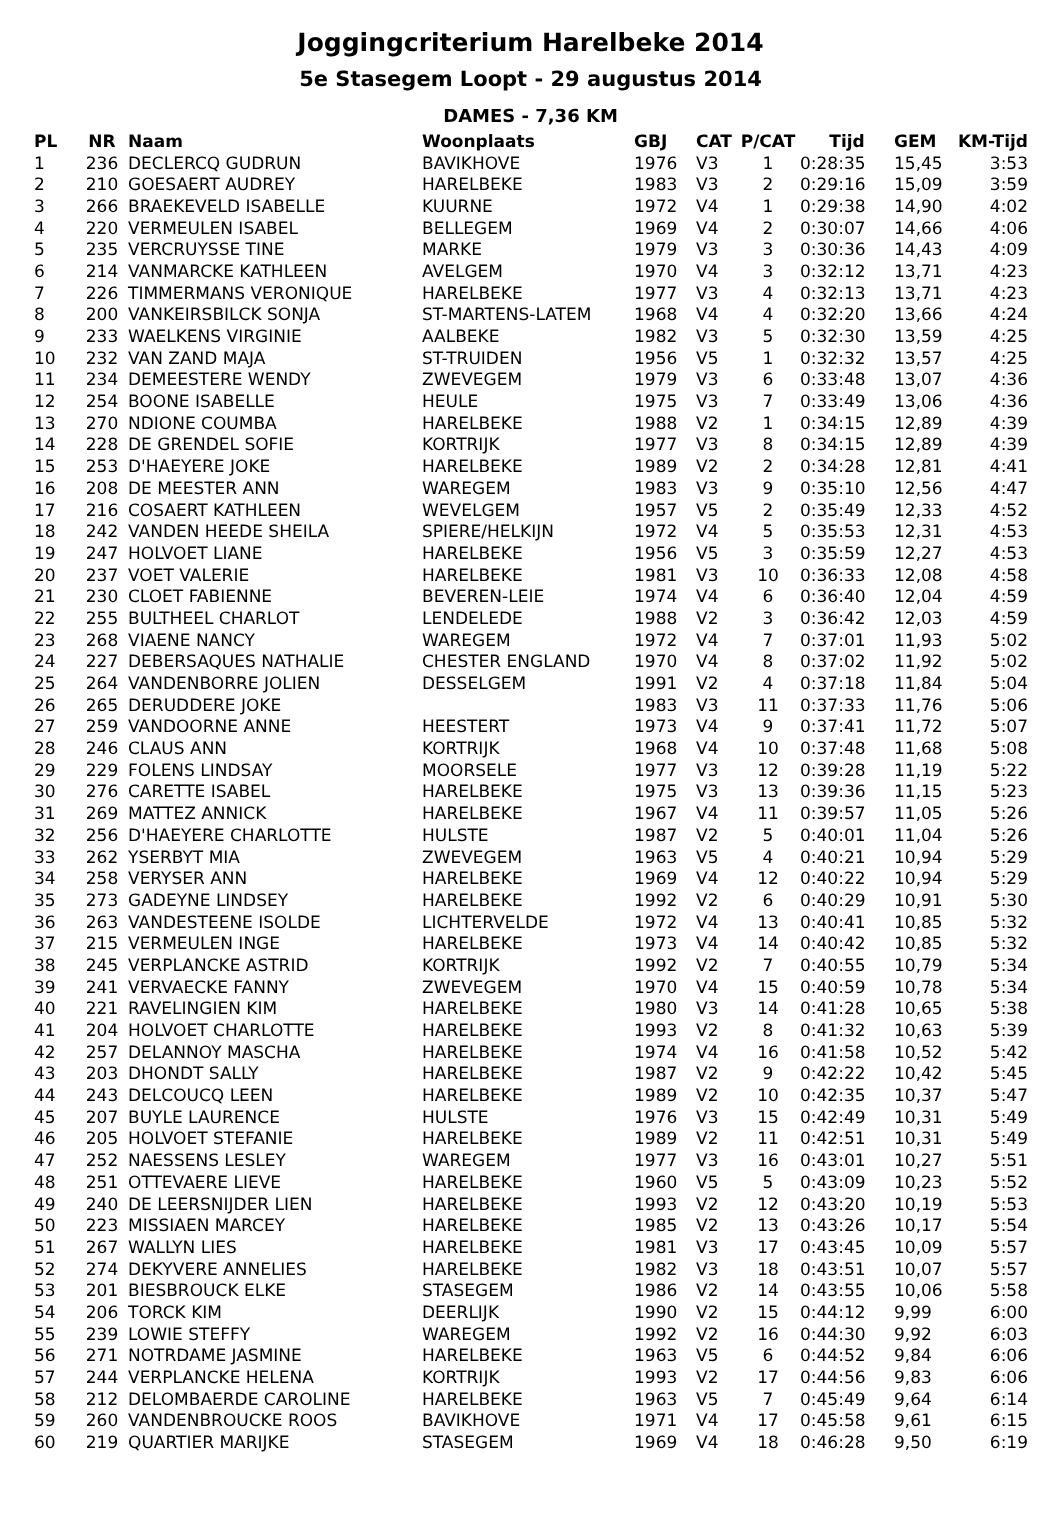Joggingcriterium Harelbeke 2014
5e Stasegem Loopt - 29 augustus 2014
DAMES - 7,36 KM
| PL | NR | Naam | Woonplaats | GBJ | CAT | P/CAT | Tijd | GEM | KM-Tijd |
| --- | --- | --- | --- | --- | --- | --- | --- | --- | --- |
| 1 | 236 | DECLERCQ GUDRUN | BAVIKHOVE | 1976 | V3 | 1 | 0:28:35 | 15,45 | 3:53 |
| 2 | 210 | GOESAERT AUDREY | HARELBEKE | 1983 | V3 | 2 | 0:29:16 | 15,09 | 3:59 |
| 3 | 266 | BRAEKEVELD ISABELLE | KUURNE | 1972 | V4 | 1 | 0:29:38 | 14,90 | 4:02 |
| 4 | 220 | VERMEULEN ISABEL | BELLEGEM | 1969 | V4 | 2 | 0:30:07 | 14,66 | 4:06 |
| 5 | 235 | VERCRUYSSE TINE | MARKE | 1979 | V3 | 3 | 0:30:36 | 14,43 | 4:09 |
| 6 | 214 | VANMARCKE KATHLEEN | AVELGEM | 1970 | V4 | 3 | 0:32:12 | 13,71 | 4:23 |
| 7 | 226 | TIMMERMANS VERONIQUE | HARELBEKE | 1977 | V3 | 4 | 0:32:13 | 13,71 | 4:23 |
| 8 | 200 | VANKEIRSBILCK SONJA | ST-MARTENS-LATEM | 1968 | V4 | 4 | 0:32:20 | 13,66 | 4:24 |
| 9 | 233 | WAELKENS VIRGINIE | AALBEKE | 1982 | V3 | 5 | 0:32:30 | 13,59 | 4:25 |
| 10 | 232 | VAN ZAND MAJA | ST-TRUIDEN | 1956 | V5 | 1 | 0:32:32 | 13,57 | 4:25 |
| 11 | 234 | DEMEESTERE WENDY | ZWEVEGEM | 1979 | V3 | 6 | 0:33:48 | 13,07 | 4:36 |
| 12 | 254 | BOONE ISABELLE | HEULE | 1975 | V3 | 7 | 0:33:49 | 13,06 | 4:36 |
| 13 | 270 | NDIONE COUMBA | HARELBEKE | 1988 | V2 | 1 | 0:34:15 | 12,89 | 4:39 |
| 14 | 228 | DE GRENDEL SOFIE | KORTRIJK | 1977 | V3 | 8 | 0:34:15 | 12,89 | 4:39 |
| 15 | 253 | D'HAEYERE JOKE | HARELBEKE | 1989 | V2 | 2 | 0:34:28 | 12,81 | 4:41 |
| 16 | 208 | DE MEESTER ANN | WAREGEM | 1983 | V3 | 9 | 0:35:10 | 12,56 | 4:47 |
| 17 | 216 | COSAERT KATHLEEN | WEVELGEM | 1957 | V5 | 2 | 0:35:49 | 12,33 | 4:52 |
| 18 | 242 | VANDEN HEEDE SHEILA | SPIERE/HELKIJN | 1972 | V4 | 5 | 0:35:53 | 12,31 | 4:53 |
| 19 | 247 | HOLVOET LIANE | HARELBEKE | 1956 | V5 | 3 | 0:35:59 | 12,27 | 4:53 |
| 20 | 237 | VOET VALERIE | HARELBEKE | 1981 | V3 | 10 | 0:36:33 | 12,08 | 4:58 |
| 21 | 230 | CLOET FABIENNE | BEVEREN-LEIE | 1974 | V4 | 6 | 0:36:40 | 12,04 | 4:59 |
| 22 | 255 | BULTHEEL CHARLOT | LENDELEDE | 1988 | V2 | 3 | 0:36:42 | 12,03 | 4:59 |
| 23 | 268 | VIAENE NANCY | WAREGEM | 1972 | V4 | 7 | 0:37:01 | 11,93 | 5:02 |
| 24 | 227 | DEBERSAQUES NATHALIE | CHESTER ENGLAND | 1970 | V4 | 8 | 0:37:02 | 11,92 | 5:02 |
| 25 | 264 | VANDENBORRE JOLIEN | DESSELGEM | 1991 | V2 | 4 | 0:37:18 | 11,84 | 5:04 |
| 26 | 265 | DERUDDERE JOKE | | 1983 | V3 | 11 | 0:37:33 | 11,76 | 5:06 |
| 27 | 259 | VANDOORNE ANNE | HEESTERT | 1973 | V4 | 9 | 0:37:41 | 11,72 | 5:07 |
| 28 | 246 | CLAUS ANN | KORTRIJK | 1968 | V4 | 10 | 0:37:48 | 11,68 | 5:08 |
| 29 | 229 | FOLENS LINDSAY | MOORSELE | 1977 | V3 | 12 | 0:39:28 | 11,19 | 5:22 |
| 30 | 276 | CARETTE ISABEL | HARELBEKE | 1975 | V3 | 13 | 0:39:36 | 11,15 | 5:23 |
| 31 | 269 | MATTEZ ANNICK | HARELBEKE | 1967 | V4 | 11 | 0:39:57 | 11,05 | 5:26 |
| 32 | 256 | D'HAEYERE CHARLOTTE | HULSTE | 1987 | V2 | 5 | 0:40:01 | 11,04 | 5:26 |
| 33 | 262 | YSERBYT MIA | ZWEVEGEM | 1963 | V5 | 4 | 0:40:21 | 10,94 | 5:29 |
| 34 | 258 | VERYSER ANN | HARELBEKE | 1969 | V4 | 12 | 0:40:22 | 10,94 | 5:29 |
| 35 | 273 | GADEYNE LINDSEY | HARELBEKE | 1992 | V2 | 6 | 0:40:29 | 10,91 | 5:30 |
| 36 | 263 | VANDESTEENE ISOLDE | LICHTERVELDE | 1972 | V4 | 13 | 0:40:41 | 10,85 | 5:32 |
| 37 | 215 | VERMEULEN INGE | HARELBEKE | 1973 | V4 | 14 | 0:40:42 | 10,85 | 5:32 |
| 38 | 245 | VERPLANCKE ASTRID | KORTRIJK | 1992 | V2 | 7 | 0:40:55 | 10,79 | 5:34 |
| 39 | 241 | VERVAECKE FANNY | ZWEVEGEM | 1970 | V4 | 15 | 0:40:59 | 10,78 | 5:34 |
| 40 | 221 | RAVELINGIEN KIM | HARELBEKE | 1980 | V3 | 14 | 0:41:28 | 10,65 | 5:38 |
| 41 | 204 | HOLVOET CHARLOTTE | HARELBEKE | 1993 | V2 | 8 | 0:41:32 | 10,63 | 5:39 |
| 42 | 257 | DELANNOY MASCHA | HARELBEKE | 1974 | V4 | 16 | 0:41:58 | 10,52 | 5:42 |
| 43 | 203 | DHONDT SALLY | HARELBEKE | 1987 | V2 | 9 | 0:42:22 | 10,42 | 5:45 |
| 44 | 243 | DELCOUCQ LEEN | HARELBEKE | 1989 | V2 | 10 | 0:42:35 | 10,37 | 5:47 |
| 45 | 207 | BUYLE LAURENCE | HULSTE | 1976 | V3 | 15 | 0:42:49 | 10,31 | 5:49 |
| 46 | 205 | HOLVOET STEFANIE | HARELBEKE | 1989 | V2 | 11 | 0:42:51 | 10,31 | 5:49 |
| 47 | 252 | NAESSENS LESLEY | WAREGEM | 1977 | V3 | 16 | 0:43:01 | 10,27 | 5:51 |
| 48 | 251 | OTTEVAERE LIEVE | HARELBEKE | 1960 | V5 | 5 | 0:43:09 | 10,23 | 5:52 |
| 49 | 240 | DE LEERSNIJDER LIEN | HARELBEKE | 1993 | V2 | 12 | 0:43:20 | 10,19 | 5:53 |
| 50 | 223 | MISSIAEN MARCEY | HARELBEKE | 1985 | V2 | 13 | 0:43:26 | 10,17 | 5:54 |
| 51 | 267 | WALLYN LIES | HARELBEKE | 1981 | V3 | 17 | 0:43:45 | 10,09 | 5:57 |
| 52 | 274 | DEKYVERE ANNELIES | HARELBEKE | 1982 | V3 | 18 | 0:43:51 | 10,07 | 5:57 |
| 53 | 201 | BIESBROUCK ELKE | STASEGEM | 1986 | V2 | 14 | 0:43:55 | 10,06 | 5:58 |
| 54 | 206 | TORCK KIM | DEERLIJK | 1990 | V2 | 15 | 0:44:12 | 9,99 | 6:00 |
| 55 | 239 | LOWIE STEFFY | WAREGEM | 1992 | V2 | 16 | 0:44:30 | 9,92 | 6:03 |
| 56 | 271 | NOTRDAME JASMINE | HARELBEKE | 1963 | V5 | 6 | 0:44:52 | 9,84 | 6:06 |
| 57 | 244 | VERPLANCKE HELENA | KORTRIJK | 1993 | V2 | 17 | 0:44:56 | 9,83 | 6:06 |
| 58 | 212 | DELOMBAERDE CAROLINE | HARELBEKE | 1963 | V5 | 7 | 0:45:49 | 9,64 | 6:14 |
| 59 | 260 | VANDENBROUCKE ROOS | BAVIKHOVE | 1971 | V4 | 17 | 0:45:58 | 9,61 | 6:15 |
| 60 | 219 | QUARTIER MARIJKE | STASEGEM | 1969 | V4 | 18 | 0:46:28 | 9,50 | 6:19 |